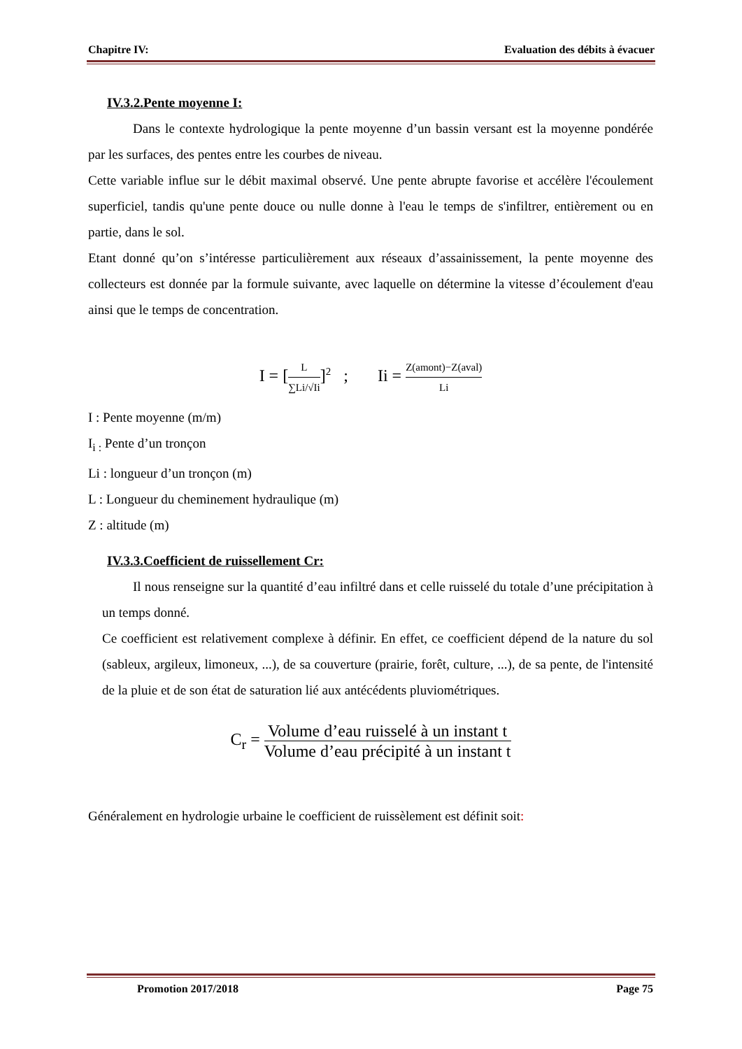Chapitre IV: Evaluation des débits à évacuer
IV.3.2.Pente moyenne I:
Dans le contexte hydrologique la pente moyenne d’un bassin versant est la moyenne pondérée par les surfaces, des pentes entre les courbes de niveau.
Cette variable influe sur le débit maximal observé. Une pente abrupte favorise et accélère l'écoulement superficiel, tandis qu'une pente douce ou nulle donne à l'eau le temps de s'infiltrer, entièrement ou en partie, dans le sol.
Etant donné qu’on s’intéresse particulièrement aux réseaux d’assainissement, la pente moyenne des collecteurs est donnée par la formule suivante, avec laquelle on détermine la vitesse d’écoulement d'eau ainsi que le temps de concentration.
I = [L ∑Li/√Ii]<sup>2</sup> ; Ii = Z(amont)−Z(aval) Li
I : Pente moyenne (m/m)
I<sub>i :</sub> Pente d’un tronçon
Li : longueur d’un tronçon (m)
L : Longueur du cheminement hydraulique (m)
Z : altitude (m)
IV.3.3.Coefficient de ruissellement Cr:
Il nous renseigne sur la quantité d’eau infiltré dans et celle ruisselé du totale d’une précipitation à un temps donné.
Ce coefficient est relativement complexe à définir. En effet, ce coefficient dépend de la nature du sol (sableux, argileux, limoneux, ...), de sa couverture (prairie, forêt, culture, ...), de sa pente, de l'intensité de la pluie et de son état de saturation lié aux antécédents pluviométriques.
C<sub>r</sub> = Volume d’eau ruisselé à un instant t Volume d’eau précipité à un instant t
Généralement en hydrologie urbaine le coefficient de ruissèlement est définit soit:
Promotion 2017/2018 Page 75